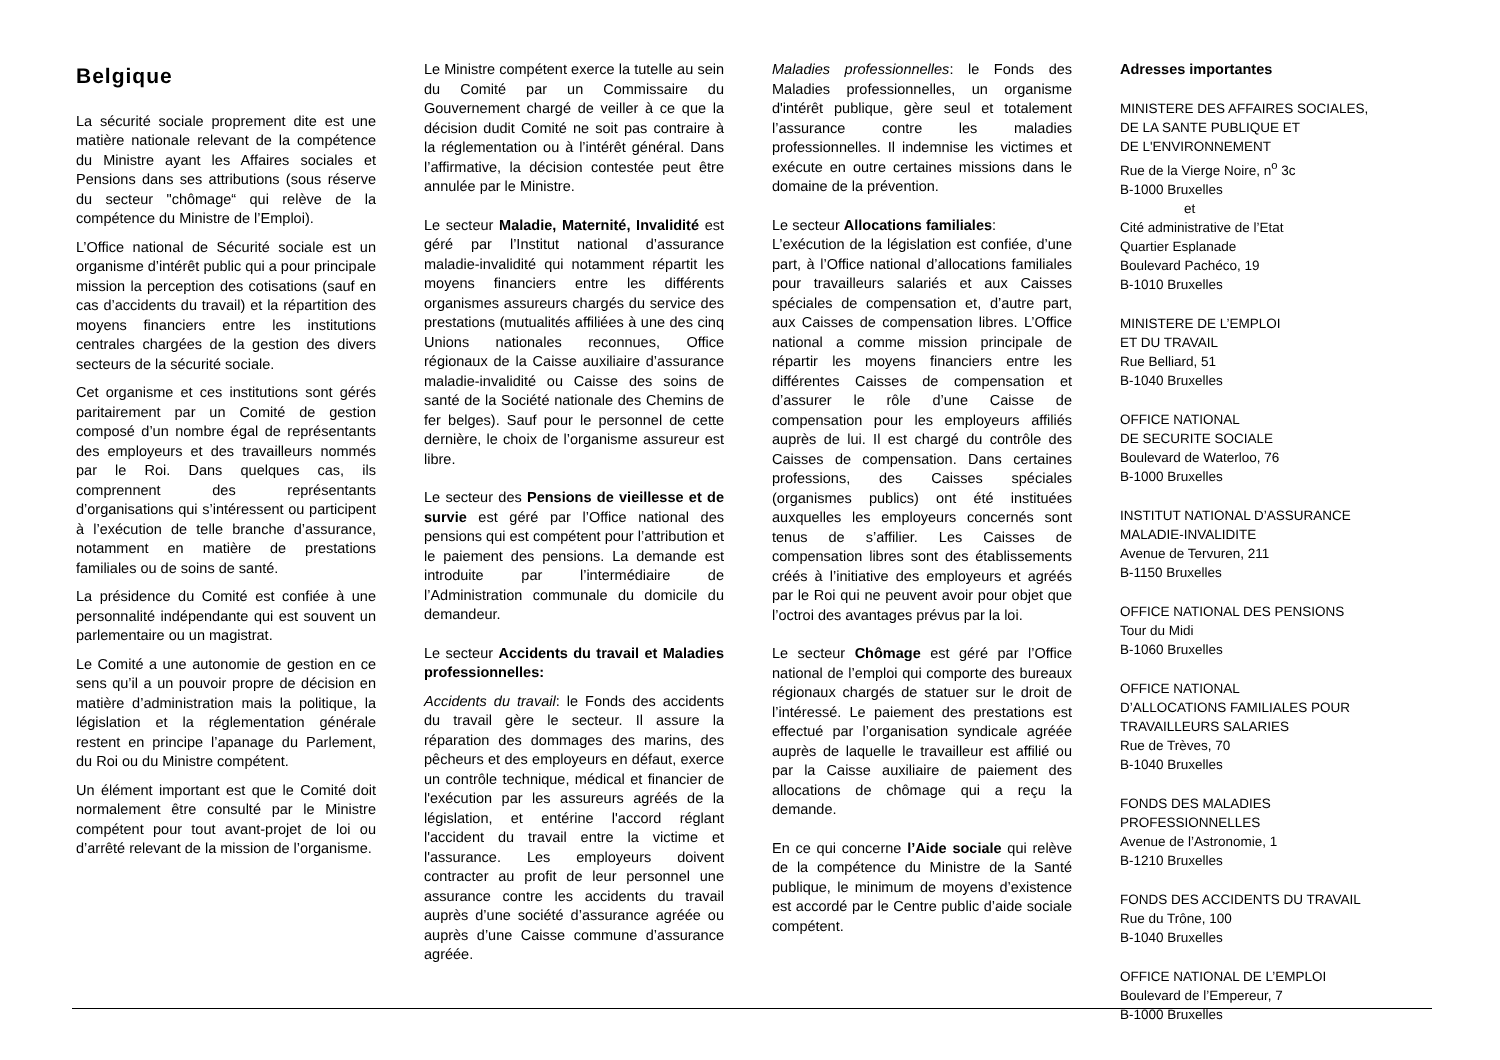Belgique
La sécurité sociale proprement dite est une matière nationale relevant de la compétence du Ministre ayant les Affaires sociales et Pensions dans ses attributions (sous réserve du secteur "chômage“ qui relève de la compétence du Ministre de l’Emploi).
L’Office national de Sécurité sociale est un organisme d’intérêt public qui a pour principale mission la perception des cotisations (sauf en cas d’accidents du travail) et la répartition des moyens financiers entre les institutions centrales chargées de la gestion des divers secteurs de la sécurité sociale.
Cet organisme et ces institutions sont gérés paritairement par un Comité de gestion composé d’un nombre égal de représentants des employeurs et des travailleurs nommés par le Roi. Dans quelques cas, ils comprennent des représentants d’organisations qui s’intéressent ou participent à l’exécution de telle branche d’assurance, notamment en matière de prestations familiales ou de soins de santé.
La présidence du Comité est confiée à une personnalité indépendante qui est souvent un parlementaire ou un magistrat.
Le Comité a une autonomie de gestion en ce sens qu’il a un pouvoir propre de décision en matière d’administration mais la politique, la législation et la réglementation générale restent en principe l’apanage du Parlement, du Roi ou du Ministre compétent.
Un élément important est que le Comité doit normalement être consulté par le Ministre compétent pour tout avant-projet de loi ou d’arrêté relevant de la mission de l’organisme.
Le Ministre compétent exerce la tutelle au sein du Comité par un Commissaire du Gouvernement chargé de veiller à ce que la décision dudit Comité ne soit pas contraire à la réglementation ou à l’intérêt général. Dans l’affirmative, la décision contestée peut être annulée par le Ministre.
Le secteur Maladie, Maternité, Invalidité est géré par l’Institut national d’assurance maladie-invalidité qui notamment répartit les moyens financiers entre les différents organismes assureurs chargés du service des prestations (mutualités affiliées à une des cinq Unions nationales reconnues, Office régionaux de la Caisse auxiliaire d’assurance maladie-invalidité ou Caisse des soins de santé de la Société nationale des Chemins de fer belges). Sauf pour le personnel de cette dernière, le choix de l’organisme assureur est libre.
Le secteur des Pensions de vieillesse et de survie est géré par l’Office national des pensions qui est compétent pour l’attribution et le paiement des pensions. La demande est introduite par l’intermédiaire de l’Administration communale du domicile du demandeur.
Le secteur Accidents du travail et Maladies professionnelles:
Accidents du travail: le Fonds des accidents du travail gère le secteur. Il assure la réparation des dommages des marins, des pêcheurs et des employeurs en défaut, exerce un contrôle technique, médical et financier de l'exécution par les assureurs agréés de la législation, et entérine l'accord réglant l'accident du travail entre la victime et l'assurance. Les employeurs doivent contracter au profit de leur personnel une assurance contre les accidents du travail auprès d’une société d’assurance agréée ou auprès d’une Caisse commune d’assurance agréée.
Maladies professionnelles: le Fonds des Maladies professionnelles, un organisme d'intérêt publique, gère seul et totalement l’assurance contre les maladies professionnelles. Il indemnise les victimes et exécute en outre certaines missions dans le domaine de la prévention.
Le secteur Allocations familiales:
L’exécution de la législation est confiée, d’une part, à l’Office national d’allocations familiales pour travailleurs salariés et aux Caisses spéciales de compensation et, d’autre part, aux Caisses de compensation libres. L’Office national a comme mission principale de répartir les moyens financiers entre les différentes Caisses de compensation et d’assurer le rôle d’une Caisse de compensation pour les employeurs affiliés auprès de lui. Il est chargé du contrôle des Caisses de compensation. Dans certaines professions, des Caisses spéciales (organismes publics) ont été instituées auxquelles les employeurs concernés sont tenus de s’affilier. Les Caisses de compensation libres sont des établissements créés à l’initiative des employeurs et agréés par le Roi qui ne peuvent avoir pour objet que l’octroi des avantages prévus par la loi.
Le secteur Chômage est géré par l’Office national de l’emploi qui comporte des bureaux régionaux chargés de statuer sur le droit de l’intéressé. Le paiement des prestations est effectué par l’organisation syndicale agréée auprès de laquelle le travailleur est affilié ou par la Caisse auxiliaire de paiement des allocations de chômage qui a reçu la demande.
En ce qui concerne l’Aide sociale qui relève de la compétence du Ministre de la Santé publique, le minimum de moyens d’existence est accordé par le Centre public d’aide sociale compétent.
Adresses importantes
MINISTERE DES AFFAIRES SOCIALES,
DE LA SANTE PUBLIQUE ET
DE L'ENVIRONNEMENT
Rue de la Vierge Noire, n<sup>o</sup> 3c
B-1000 Bruxelles
et
Cité administrative de l’Etat
Quartier Esplanade
Boulevard Pachéco, 19
B-1010 Bruxelles
MINISTERE DE L’EMPLOI
ET DU TRAVAIL
Rue Belliard, 51
B-1040 Bruxelles
OFFICE NATIONAL
DE SECURITE SOCIALE
Boulevard de Waterloo, 76
B-1000 Bruxelles
INSTITUT NATIONAL D’ASSURANCE
MALADIE-INVALIDITE
Avenue de Tervuren, 211
B-1150 Bruxelles
OFFICE NATIONAL DES PENSIONS
Tour du Midi
B-1060 Bruxelles
OFFICE NATIONAL
D’ALLOCATIONS FAMILIALES POUR
TRAVAILLEURS SALARIES
Rue de Trèves, 70
B-1040 Bruxelles
FONDS DES MALADIES
PROFESSIONNELLES
Avenue de l’Astronomie, 1
B-1210 Bruxelles
FONDS DES ACCIDENTS DU TRAVAIL
Rue du Trône, 100
B-1040 Bruxelles
OFFICE NATIONAL DE L’EMPLOI
Boulevard de l’Empereur, 7
B-1000 Bruxelles